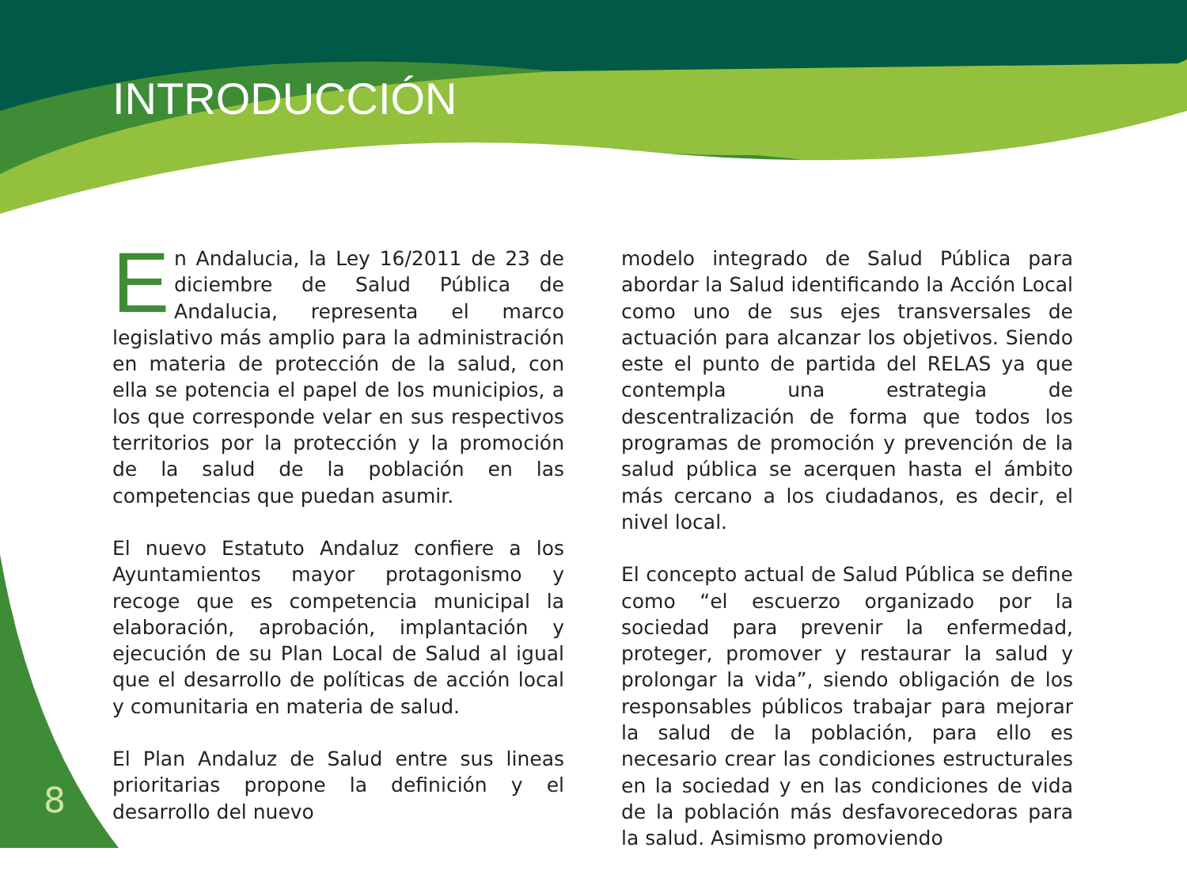INTRODUCCIÓN
En Andalucia, la Ley 16/2011 de 23 de diciembre de Salud Pública de Andalucia, representa el marco legislativo más amplio para la administración en materia de protección de la salud, con ella se potencia el papel de los municipios, a los que corresponde velar en sus respectivos territorios por la protección y la promoción de la salud de la población en las competencias que puedan asumir.
El nuevo Estatuto Andaluz confiere a los Ayuntamientos mayor protagonismo y recoge que es competencia municipal la elaboración, aprobación, implantación y ejecución de su Plan Local de Salud al igual que el desarrollo de políticas de acción local y comunitaria en materia de salud.
El Plan Andaluz de Salud entre sus lineas prioritarias propone la definición y el desarrollo del nuevo
modelo integrado de Salud Pública para abordar la Salud identificando la Acción Local como uno de sus ejes transversales de actuación para alcanzar los objetivos. Siendo este el punto de partida del RELAS ya que contempla una estrategia de descentralización de forma que todos los programas de promoción y prevención de la salud pública se acerquen hasta el ámbito más cercano a los ciudadanos, es decir, el nivel local.
El concepto actual de Salud Pública se define como “el escuerzo organizado por la sociedad para prevenir la enfermedad, proteger, promover y restaurar la salud y prolongar la vida”, siendo obligación de los responsables públicos trabajar para mejorar la salud de la población, para ello es necesario crear las condiciones estructurales en la sociedad y en las condiciones de vida de la población más desfavorecedoras para la salud. Asimismo promoviendo
8